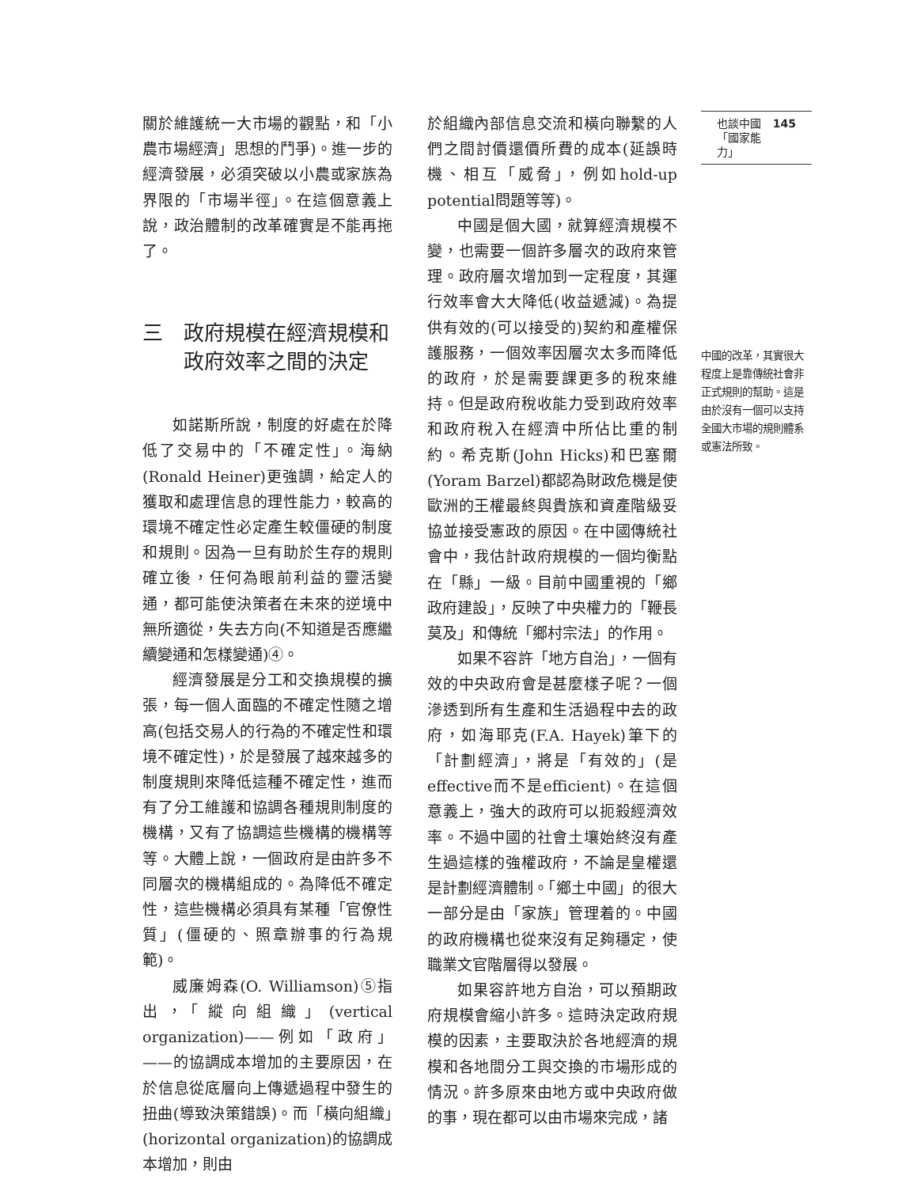關於維護統一大市場的觀點，和「小農市場經濟」思想的鬥爭)。進一步的經濟發展，必須突破以小農或家族為界限的「市場半徑」。在這個意義上說，政治體制的改革確實是不能再拖了。
三　政府規模在經濟規模和
　　政府效率之間的決定
如諾斯所說，制度的好處在於降低了交易中的「不確定性」。海納(Ronald Heiner)更強調，給定人的獲取和處理信息的理性能力，較高的環境不確定性必定產生較僵硬的制度和規則。因為一旦有助於生存的規則確立後，任何為眼前利益的靈活變通，都可能使決策者在未來的逆境中無所適從，失去方向(不知道是否應繼續變通和怎樣變通)④。
經濟發展是分工和交換規模的擴張，每一個人面臨的不確定性隨之增高(包括交易人的行為的不確定性和環境不確定性)，於是發展了越來越多的制度規則來降低這種不確定性，進而有了分工維護和協調各種規則制度的機構，又有了協調這些機構的機構等等。大體上說，一個政府是由許多不同層次的機構組成的。為降低不確定性，這些機構必須具有某種「官僚性質」(僵硬的、照章辦事的行為規範)。
威廉姆森(O. Williamson)⑤指出，「縱向組織」(vertical organization)——例如「政府」——的協調成本增加的主要原因，在於信息從底層向上傳遞過程中發生的扭曲(導致決策錯誤)。而「橫向組織」(horizontal organization)的協調成本增加，則由
於組織內部信息交流和橫向聯繫的人們之間討價還價所費的成本(延誤時機、相互「威脅」，例如hold-up potential問題等等)。
中國是個大國，就算經濟規模不變，也需要一個許多層次的政府來管理。政府層次增加到一定程度，其運行效率會大大降低(收益遞減)。為提供有效的(可以接受的)契約和產權保護服務，一個效率因層次太多而降低的政府，於是需要課更多的稅來維持。但是政府稅收能力受到政府效率和政府稅入在經濟中所佔比重的制約。希克斯(John Hicks)和巴塞爾(Yoram Barzel)都認為財政危機是使歐洲的王權最終與貴族和資產階級妥協並接受憲政的原因。在中國傳統社會中，我估計政府規模的一個均衡點在「縣」一級。目前中國重視的「鄉政府建設」，反映了中央權力的「鞭長莫及」和傳統「鄉村宗法」的作用。
如果不容許「地方自治」，一個有效的中央政府會是甚麼樣子呢？一個滲透到所有生產和生活過程中去的政府，如海耶克(F.A. Hayek)筆下的「計劃經濟」，將是「有效的」(是effective而不是efficient)。在這個意義上，強大的政府可以扼殺經濟效率。不過中國的社會土壤始終沒有產生過這樣的強權政府，不論是皇權還是計劃經濟體制。「鄉土中國」的很大一部分是由「家族」管理着的。中國的政府機構也從來沒有足夠穩定，使職業文官階層得以發展。
如果容許地方自治，可以預期政府規模會縮小許多。這時決定政府規模的因素，主要取決於各地經濟的規模和各地間分工與交換的市場形成的情況。許多原來由地方或中央政府做的事，現在都可以由市場來完成，諸
也談中國
「國家能力」 145
中國的改革，其實很大程度上是靠傳統社會非正式規則的幫助。這是由於沒有一個可以支持全國大市場的規則體系或憲法所致。